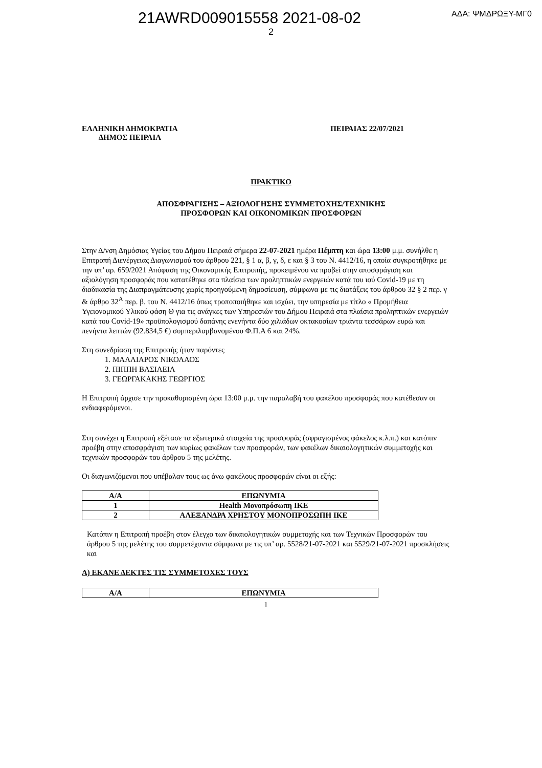21AWRD009015558 2021-08-02 ΑΔΑ: ΨΜΔΡΩΞΥ-ΜΓ0
2
ΕΛΛΗΝΙΚΗ ΔΗΜΟΚΡΑΤΙΑ
ΔΗΜΟΣ ΠΕΙΡΑΙΑ
ΠΕΙΡΑΙΑΣ 22/07/2021
ΠΡΑΚΤΙΚΟ
ΑΠΟΣΦΡΑΓΙΣΗΣ – ΑΞΙΟΛΟΓΗΣΗΣ ΣΥΜΜΕΤΟΧΗΣ/ΤΕΧΝΙΚΗΣ
ΠΡΟΣΦΟΡΩΝ ΚΑΙ ΟΙΚΟΝΟΜΙΚΩΝ ΠΡΟΣΦΟΡΩΝ
Στην Δ/νση Δημόσιας Υγείας του Δήμου Πειραιά σήμερα 22-07-2021 ημέρα Πέμπτη και ώρα 13:00 μ.μ. συνήλθε η Επιτροπή Διενέργειας Διαγωνισμού του άρθρου 221, § 1 α, β, γ, δ, ε και § 3 του Ν. 4412/16, η οποία συγκροτήθηκε με την υπ’ αρ. 659/2021 Απόφαση της Οικονομικής Επιτροπής, προκειμένου να προβεί στην αποσφράγιση και αξιολόγηση προσφοράς που κατατέθηκε στα πλαίσια των προληπτικών ενεργειών κατά του ιού Covid-19 με τη διαδικασία της Διαπραγμάτευσης χωρίς προηγούμενη δημοσίευση, σύμφωνα με τις διατάξεις του άρθρου 32 § 2 περ. γ & άρθρο 32<sup>Α</sup> περ. β. του Ν. 4412/16 όπως τροποποιήθηκε και ισχύει, την υπηρεσία με τίτλο « Προμήθεια Υγειονομικού Υλικού φάση Θ για τις ανάγκες των Υπηρεσιών του Δήμου Πειραιά στα πλαίσια προληπτικών ενεργειών κατά του Covid-19» προϋπολογισμού δαπάνης ενενήντα δύο χιλιάδων οκτακοσίων τριάντα τεσσάρων ευρώ και πενήντα λεπτών (92.834,5 €) συμπεριλαμβανομένου Φ.Π.Α 6 και 24%.
Στη συνεδρίαση της Επιτροπής ήταν παρόντες
1. ΜΑΛΛΙΑΡΟΣ ΝΙΚΟΛΑΟΣ
2. ΠΙΠΠΗ ΒΑΣΙΛΕΙΑ
3. ΓΕΩΡΓΑΚΑΚΗΣ ΓΕΩΡΓΙΟΣ
Η Επιτροπή άρχισε την προκαθορισμένη ώρα 13:00 μ.μ. την παραλαβή του φακέλου προσφοράς που κατέθεσαν οι ενδιαφερόμενοι.
Στη συνέχει η Επιτροπή εξέτασε τα εξωτερικά στοιχεία της προσφοράς (σφραγισμένος φάκελος κ.λ.π.) και κατόπιν προέβη στην αποσφράγιση των κυρίως φακέλων των προσφορών, των φακέλων δικαιολογητικών συμμετοχής και τεχνικών προσφορών του άρθρου 5 της μελέτης.
Οι διαγωνιζόμενοι που υπέβαλαν τους ως άνω φακέλους προσφορών είναι οι εξής:
| Α/Α | ΕΠΩΝΥΜΙΑ |
| --- | --- |
| 1 | Health Μονοπρόσωπη ΙΚΕ |
| 2 | ΑΛΕΞΑΝΔΡΑ ΧΡΗΣΤΟΥ ΜΟΝΟΠΡΟΣΩΠΗ ΙΚΕ |
Κατόπιν η Επιτροπή προέβη στον έλεγχο των δικαιολογητικών συμμετοχής και των Τεχνικών Προσφορών του άρθρου 5 της μελέτης του συμμετέχοντα σύμφωνα με τις υπ’ αρ. 5528/21-07-2021 και 5529/21-07-2021 προσκλήσεις και
Α) ΕΚΑΝΕ ΔΕΚΤΕΣ ΤΙΣ ΣΥΜΜΕΤΟΧΕΣ ΤΟΥΣ
| Α/Α | ΕΠΩΝΥΜΙΑ |
| --- | --- |
1